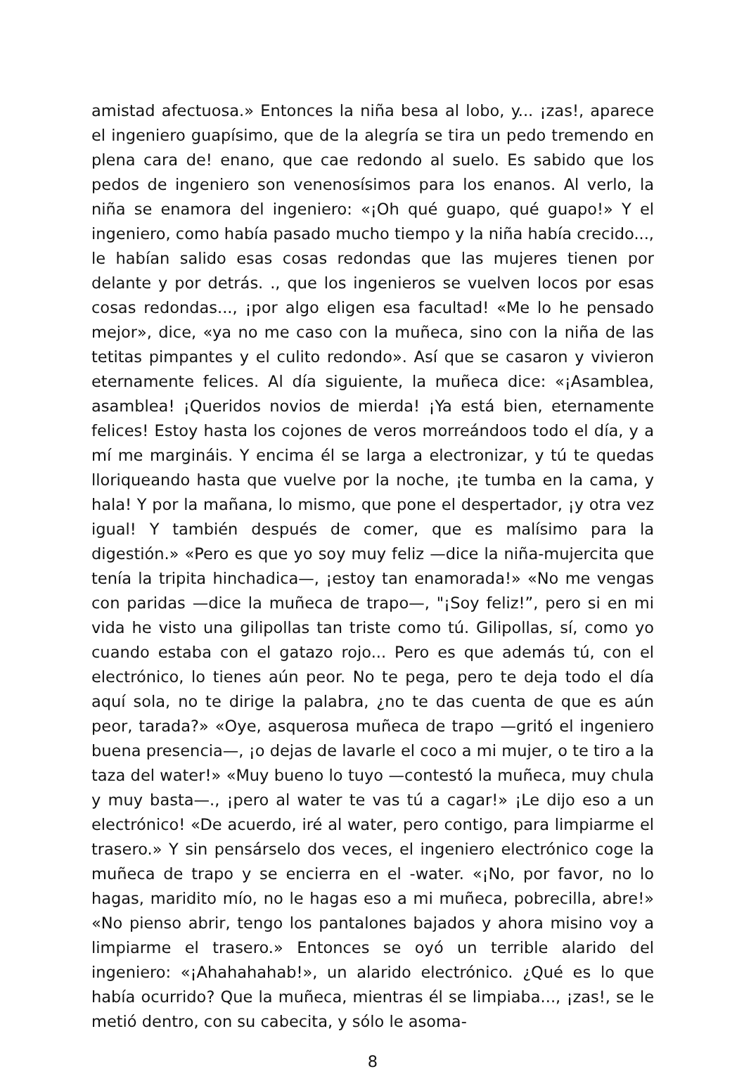amistad afectuosa.» Entonces la niña besa al lobo, y... ¡zas!, aparece el ingeniero guapísimo, que de la alegría se tira un pedo tremendo en plena cara de! enano, que cae redondo al suelo. Es sabido que los pedos de ingeniero son venenosísimos para los enanos. Al verlo, la niña se enamora del ingeniero: «¡Oh qué guapo, qué guapo!» Y el ingeniero, como había pasado mucho tiempo y la niña había crecido..., le habían salido esas cosas redondas que las mujeres tienen por delante y por detrás. ., que los ingenieros se vuelven locos por esas cosas redondas..., ¡por algo eligen esa facultad! «Me lo he pensado mejor», dice, «ya no me caso con la muñeca, sino con la niña de las tetitas pimpantes y el culito redondo». Así que se casaron y vivieron eternamente felices. Al día siguiente, la muñeca dice: «¡Asamblea, asamblea! ¡Queridos novios de mierda! ¡Ya está bien, eternamente felices! Estoy hasta los cojones de veros morreándoos todo el día, y a mí me margináis. Y encima él se larga a electronizar, y tú te quedas lloriqueando hasta que vuelve por la noche, ¡te tumba en la cama, y hala! Y por la mañana, lo mismo, que pone el despertador, ¡y otra vez igual! Y también después de comer, que es malísimo para la digestión.» «Pero es que yo soy muy feliz —dice la niña-mujercita que tenía la tripita hinchadica—, ¡estoy tan enamorada!» «No me vengas con paridas —dice la muñeca de trapo—, "¡Soy feliz!”, pero si en mi vida he visto una gilipollas tan triste como tú. Gilipollas, sí, como yo cuando estaba con el gatazo rojo... Pero es que además tú, con el electrónico, lo tienes aún peor. No te pega, pero te deja todo el día aquí sola, no te dirige la palabra, ¿no te das cuenta de que es aún peor, tarada?» «Oye, asquerosa muñeca de trapo —gritó el ingeniero buena presencia—, ¡o dejas de lavarle el coco a mi mujer, o te tiro a la taza del water!» «Muy bueno lo tuyo —contestó la muñeca, muy chula y muy basta—., ¡pero al water te vas tú a cagar!» ¡Le dijo eso a un electrónico! «De acuerdo, iré al water, pero contigo, para limpiarme el trasero.» Y sin pensárselo dos veces, el ingeniero electrónico coge la muñeca de trapo y se encierra en el -water. «¡No, por favor, no lo hagas, maridito mío, no le hagas eso a mi muñeca, pobrecilla, abre!» «No pienso abrir, tengo los pantalones bajados y ahora misino voy a limpiarme el trasero.» Entonces se oyó un terrible alarido del ingeniero: «¡Ahahahahab!», un alarido electrónico. ¿Qué es lo que había ocurrido? Que la muñeca, mientras él se limpiaba..., ¡zas!, se le metió dentro, con su cabecita, y sólo le asoma-
8